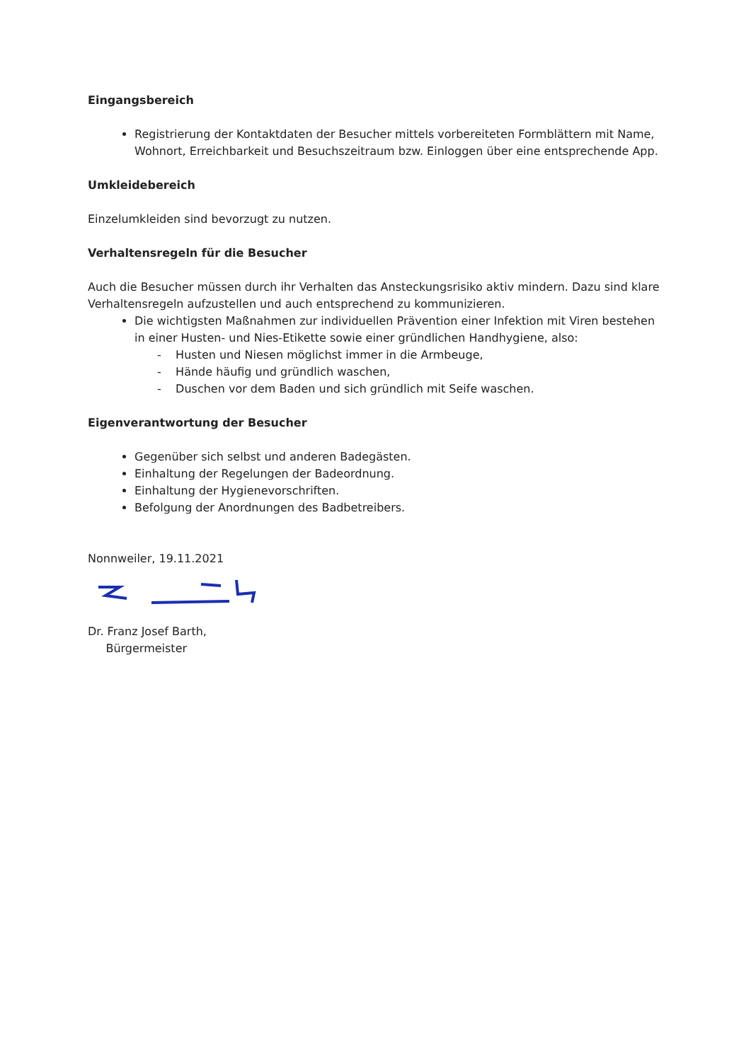Eingangsbereich
Registrierung der Kontaktdaten der Besucher mittels vorbereiteten Formblättern mit Name, Wohnort, Erreichbarkeit und Besuchszeitraum bzw. Einloggen über eine entsprechende App.
Umkleidebereich
Einzelumkleiden sind bevorzugt zu nutzen.
Verhaltensregeln für die Besucher
Auch die Besucher müssen durch ihr Verhalten das Ansteckungsrisiko aktiv mindern. Dazu sind klare Verhaltensregeln aufzustellen und auch entsprechend zu kommunizieren.
Die wichtigsten Maßnahmen zur individuellen Prävention einer Infektion mit Viren bestehen in einer Husten- und Nies-Etikette sowie einer gründlichen Handhygiene, also:
- Husten und Niesen möglichst immer in die Armbeuge,
- Hände häufig und gründlich waschen,
- Duschen vor dem Baden und sich gründlich mit Seife waschen.
Eigenverantwortung der Besucher
Gegenüber sich selbst und anderen Badegästen.
Einhaltung der Regelungen der Badeordnung.
Einhaltung der Hygienevorschriften.
Befolgung der Anordnungen des Badbetreibers.
Nonnweiler, 19.11.2021
Dr. Franz Josef Barth,
Bürgermeister